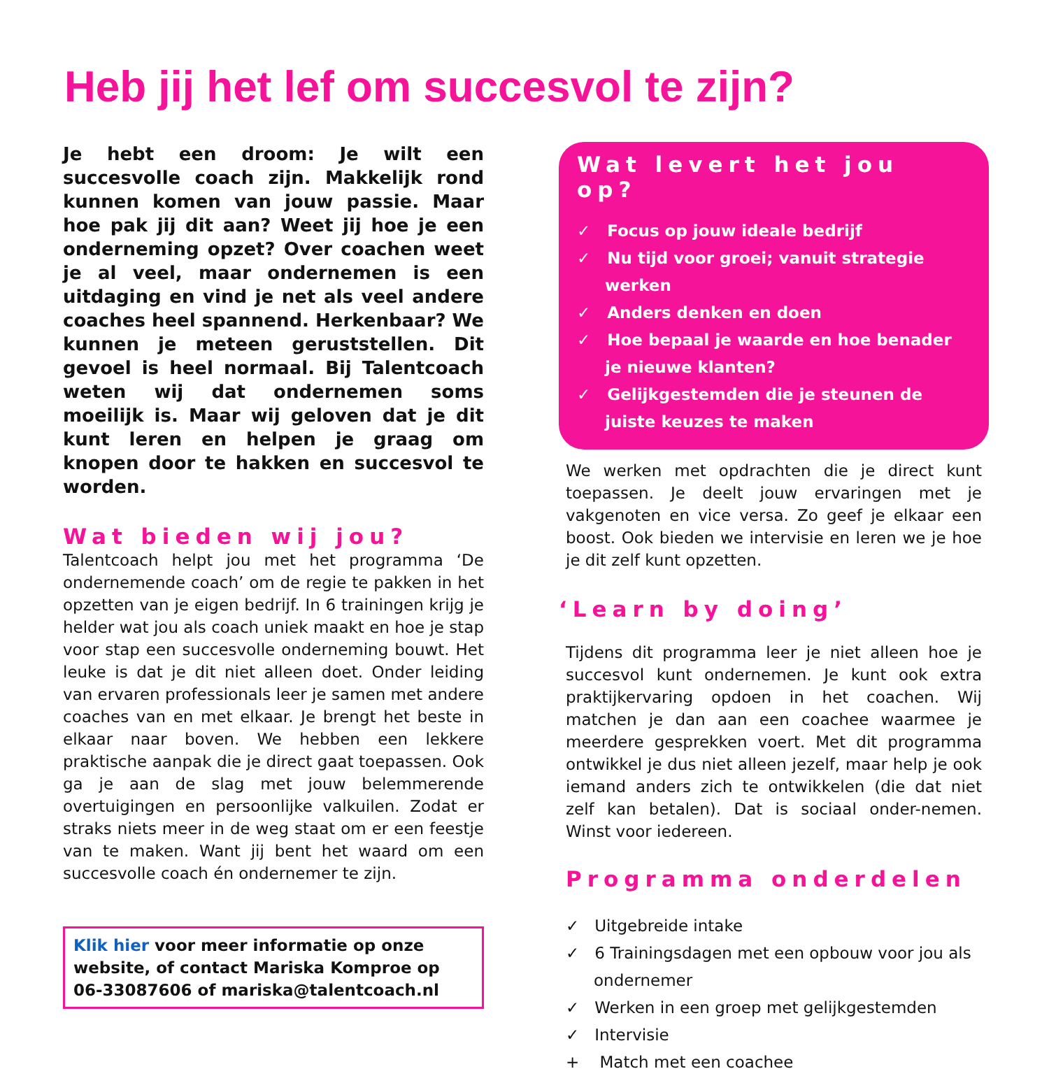Heb jij het lef om succesvol te zijn?
Je hebt een droom: Je wilt een succesvolle coach zijn. Makkelijk rond kunnen komen van jouw passie. Maar hoe pak jij dit aan? Weet jij hoe je een onderneming opzet? Over coachen weet je al veel, maar ondernemen is een uitdaging en vind je net als veel andere coaches heel spannend. Herkenbaar? We kunnen je meteen geruststellen. Dit gevoel is heel normaal. Bij Talentcoach weten wij dat ondernemen soms moeilijk is. Maar wij geloven dat je dit kunt leren en helpen je graag om knopen door te hakken en succesvol te worden.
Wat bieden wij jou?
Talentcoach helpt jou met het programma ‘De ondernemende coach’ om de regie te pakken in het opzetten van je eigen bedrijf. In 6 trainingen krijg je helder wat jou als coach uniek maakt en hoe je stap voor stap een succesvolle onderneming bouwt. Het leuke is dat je dit niet alleen doet. Onder leiding van ervaren professionals leer je samen met andere coaches van en met elkaar. Je brengt het beste in elkaar naar boven. We hebben een lekkere praktische aanpak die je direct gaat toepassen. Ook ga je aan de slag met jouw belemmerende overtuigingen en persoonlijke valkuilen. Zodat er straks niets meer in de weg staat om er een feestje van te maken. Want jij bent het waard om een succesvolle coach én ondernemer te zijn.
Klik hier voor meer informatie op onze website, of contact Mariska Komproe op 06-33087606 of mariska@talentcoach.nl
Wat levert het jou op?
✓ Focus op jouw ideale bedrijf
✓ Nu tijd voor groei; vanuit strategie werken
✓ Anders denken en doen
✓ Hoe bepaal je waarde en hoe benader je nieuwe klanten?
✓ Gelijkgestemden die je steunen de juiste keuzes te maken
We werken met opdrachten die je direct kunt toepassen. Je deelt jouw ervaringen met je vakgenoten en vice versa. Zo geef je elkaar een boost. Ook bieden we intervisie en leren we je hoe je dit zelf kunt opzetten.
‘Learn by doing’
Tijdens dit programma leer je niet alleen hoe je succesvol kunt ondernemen. Je kunt ook extra praktijkervaring opdoen in het coachen. Wij matchen je dan aan een coachee waarmee je meerdere gesprekken voert. Met dit programma ontwikkel je dus niet alleen jezelf, maar help je ook iemand anders zich te ontwikkelen (die dat niet zelf kan betalen). Dat is sociaal onder-nemen. Winst voor iedereen.
Programma onderdelen
✓ Uitgebreide intake
✓ 6 Trainingsdagen met een opbouw voor jou als ondernemer
✓ Werken in een groep met gelijkgestemden
✓ Intervisie
+ Match met een coachee